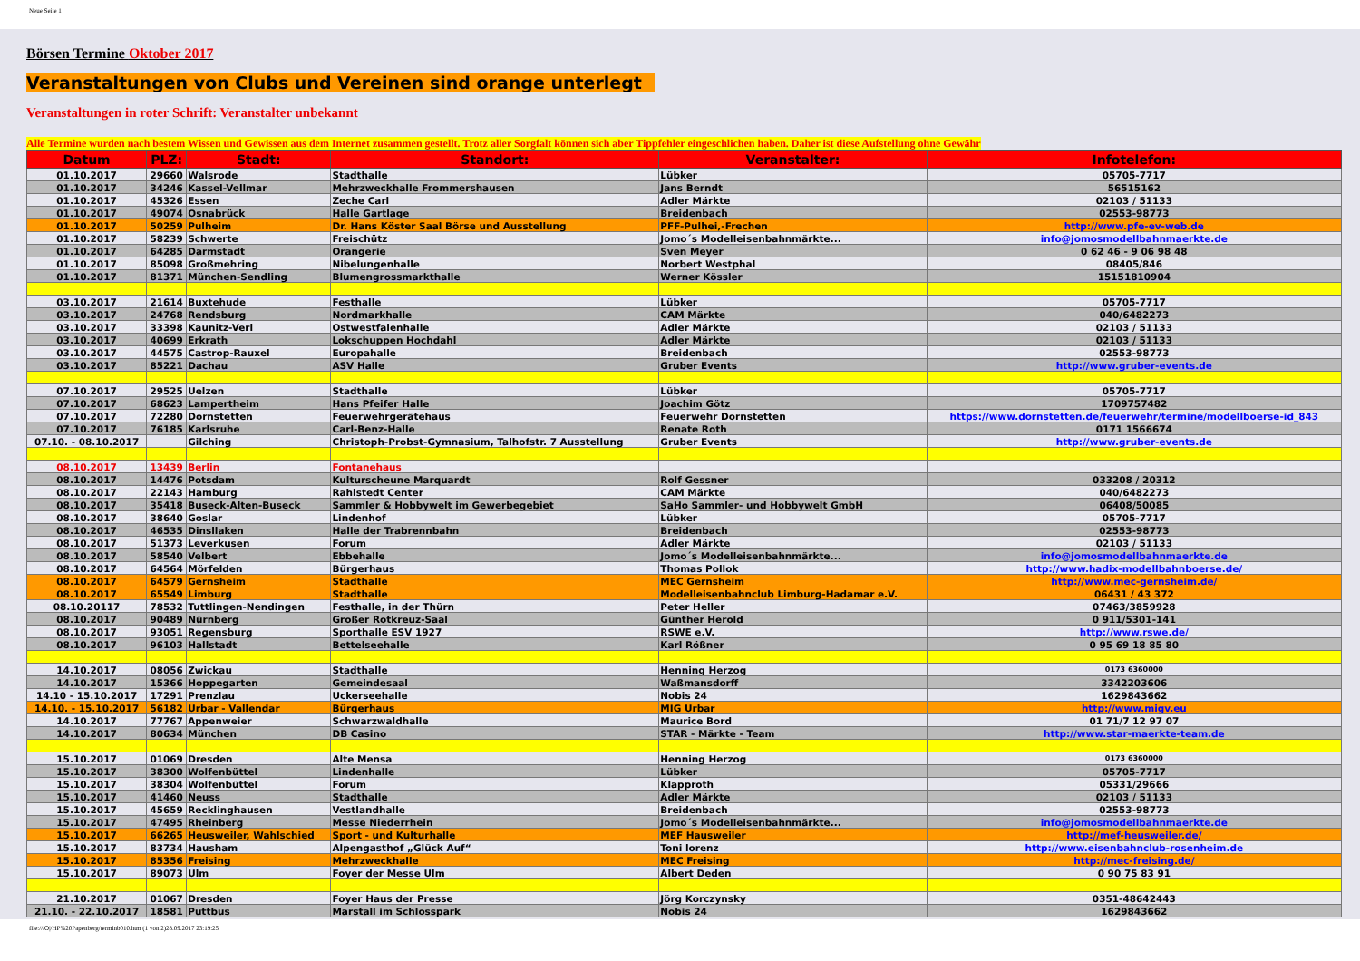Neue Seite 1
Börsen Termine Oktober 2017
Veranstaltungen von Clubs und Vereinen sind orange unterlegt
Veranstaltungen in roter Schrift: Veranstalter unbekannt
Alle Termine wurden nach bestem Wissen und Gewissen aus dem Internet zusammen gestellt. Trotz aller Sorgfalt können sich aber Tippfehler eingeschlichen haben. Daher ist diese Aufstellung ohne Gewähr
| Datum | PLZ: | Stadt: | Standort: | Veranstalter: | Infotelefon: |
| --- | --- | --- | --- | --- | --- |
| 01.10.2017 | 29660 | Walsrode | Stadthalle | Lübker | 05705-7717 |
| 01.10.2017 | 34246 | Kassel-Vellmar | Mehrzweckhalle Frommershausen | Jans Berndt | 56515162 |
| 01.10.2017 | 45326 | Essen | Zeche Carl | Adler Märkte | 02103 / 51133 |
| 01.10.2017 | 49074 | Osnabrück | Halle Gartlage | Breidenbach | 02553-98773 |
| 01.10.2017 | 50259 | Pulheim | Dr. Hans Köster Saal Börse und Ausstellung | PFF-Pulhei,-Frechen | http://www.pfe-ev-web.de |
| 01.10.2017 | 58239 | Schwerte | Freischütz | Jomo´s Modelleisenbahnmärkte... | info@jomosmodellbahnmaerkte.de |
| 01.10.2017 | 64285 | Darmstadt | Orangerie | Sven Meyer | 0 62 46 - 9 06 98 48 |
| 01.10.2017 | 85098 | Großmehring | Nibelungenhalle | Norbert Westphal | 08405/846 |
| 01.10.2017 | 81371 | München-Sendling | Blumengrossmarkthalle | Werner Kössler | 15151810904 |
| 03.10.2017 | 21614 | Buxtehude | Festhalle | Lübker | 05705-7717 |
| 03.10.2017 | 24768 | Rendsburg | Nordmarkhalle | CAM Märkte | 040/6482273 |
| 03.10.2017 | 33398 | Kaunitz-Verl | Ostwestfalenhalle | Adler Märkte | 02103 / 51133 |
| 03.10.2017 | 40699 | Erkrath | Lokschuppen Hochdahl | Adler Märkte | 02103 / 51133 |
| 03.10.2017 | 44575 | Castrop-Rauxel | Europahalle | Breidenbach | 02553-98773 |
| 03.10.2017 | 85221 | Dachau | ASV Halle | Gruber Events | http://www.gruber-events.de |
| 07.10.2017 | 29525 | Uelzen | Stadthalle | Lübker | 05705-7717 |
| 07.10.2017 | 68623 | Lampertheim | Hans Pfeifer Halle | Joachim Götz | 1709757482 |
| 07.10.2017 | 72280 | Dornstetten | Feuerwehrgerätehaus | Feuerwehr Dornstetten | https://www.dornstetten.de/feuerwehr/termine/modellboerse-id_843 |
| 07.10.2017 | 76185 | Karlsruhe | Carl-Benz-Halle | Renate Roth | 0171 1566674 |
| 07.10. - 08.10.2017 | | Gilching | Christoph-Probst-Gymnasium, Talhofstr. 7 Ausstellung | Gruber Events | http://www.gruber-events.de |
| 08.10.2017 | 13439 | Berlin | Fontanehaus | | |
| 08.10.2017 | 14476 | Potsdam | Kulturscheune Marquardt | Rolf Gessner | 033208 / 20312 |
| 08.10.2017 | 22143 | Hamburg | Rahlstedt Center | CAM Märkte | 040/6482273 |
| 08.10.2017 | 35418 | Buseck-Alten-Buseck | Sammler & Hobbywelt im Gewerbegebiet | SaHo Sammler- und Hobbywelt GmbH | 06408/50085 |
| 08.10.2017 | 38640 | Goslar | Lindenhof | Lübker | 05705-7717 |
| 08.10.2017 | 46535 | Dinsllaken | Halle der Trabrennbahn | Breidenbach | 02553-98773 |
| 08.10.2017 | 51373 | Leverkusen | Forum | Adler Märkte | 02103 / 51133 |
| 08.10.2017 | 58540 | Velbert | Ebbehalle | Jomo´s Modelleisenbahnmärkte... | info@jomosmodellbahnmaerkte.de |
| 08.10.2017 | 64564 | Mörfelden | Bürgerhaus | Thomas Pollok | http://www.hadix-modellbahnboerse.de/ |
| 08.10.2017 | 64579 | Gernsheim | Stadthalle | MEC Gernsheim | http://www.mec-gernsheim.de/ |
| 08.10.2017 | 65549 | Limburg | Stadthalle | Modelleisenbahnclub Limburg-Hadamar e.V. | 06431 / 43 372 |
| 08.10.20117 | 78532 | Tuttlingen-Nendingen | Festhalle, in der Thürn | Peter Heller | 07463/3859928 |
| 08.10.2017 | 90489 | Nürnberg | Großer Rotkreuz-Saal | Günther Herold | 0 911/5301-141 |
| 08.10.2017 | 93051 | Regensburg | Sporthalle ESV 1927 | RSWE e.V. | http://www.rswe.de/ |
| 08.10.2017 | 96103 | Hallstadt | Bettelseehalle | Karl Rößner | 0 95 69 18 85 80 |
| 14.10.2017 | 08056 | Zwickau | Stadthalle | Henning Herzog | 0173 6360000 |
| 14.10.2017 | 15366 | Hoppegarten | Gemeindesaal | Waßmansdorff | 3342203606 |
| 14.10 - 15.10.2017 | 17291 | Prenzlau | Uckerseehalle | Nobis 24 | 1629843662 |
| 14.10. - 15.10.2017 | 56182 | Urbar - Vallendar | Bürgerhaus | MIG Urbar | http://www.migv.eu |
| 14.10.2017 | 77767 | Appenweier | Schwarzwaldhalle | Maurice Bord | 01 71/7 12 97 07 |
| 14.10.2017 | 80634 | München | DB Casino | STAR - Märkte - Team | http://www.star-maerkte-team.de |
| 15.10.2017 | 01069 | Dresden | Alte Mensa | Henning Herzog | 0173 6360000 |
| 15.10.2017 | 38300 | Wolfenbüttel | Lindenhalle | Lübker | 05705-7717 |
| 15.10.2017 | 38304 | Wolfenbüttel | Forum | Klapproth | 05331/29666 |
| 15.10.2017 | 41460 | Neuss | Stadthalle | Adler Märkte | 02103 / 51133 |
| 15.10.2017 | 45659 | Recklinghausen | Vestlandhalle | Breidenbach | 02553-98773 |
| 15.10.2017 | 47495 | Rheinberg | Messe Niederrhein | Jomo´s Modelleisenbahnmärkte... | info@jomosmodellbahnmaerkte.de |
| 15.10.2017 | 66265 | Heusweiler, Wahlschied | Sport - und Kulturhalle | MEF Hausweiler | http://mef-heusweiler.de/ |
| 15.10.2017 | 83734 | Hausham | Alpengasthof „Glück Auf“ | Toni lorenz | http://www.eisenbahnclub-rosenheim.de |
| 15.10.2017 | 85356 | Freising | Mehrzweckhalle | MEC Freising | http://mec-freising.de/ |
| 15.10.2017 | 89073 | Ulm | Foyer der Messe Ulm | Albert Deden | 0 90 75 83 91 |
| 21.10.2017 | 01067 | Dresden | Foyer Haus der Presse | Jörg Korczynsky | 0351-48642443 |
| 21.10. - 22.10.2017 | 18581 | Puttbus | Marstall im Schlosspark | Nobis 24 | 1629843662 |
file:///O|/HP%20Papenberg/terminb010.htm (1 von 2)28.09.2017 23:19:25